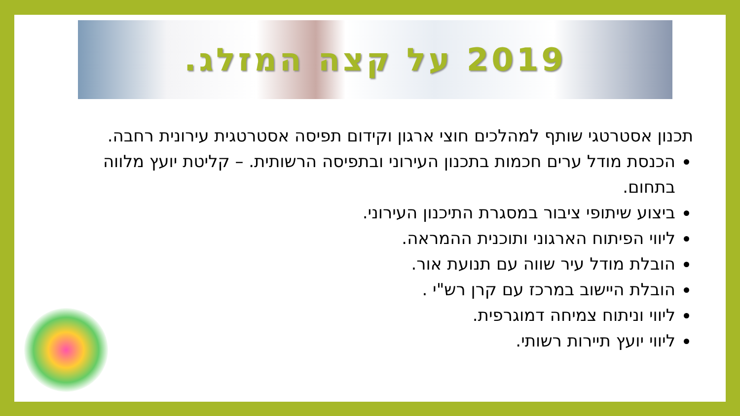2019 על קצה המזלג.
תכנון אסטרטגי שותף למהלכים חוצי ארגון וקידום תפיסה אסטרטגית עירונית רחבה.
הכנסת מודל ערים חכמות בתכנון העירוני ובתפיסה הרשותית. – קליטת יועץ מלווה בתחום.
ביצוע שיתופי ציבור במסגרת התיכנון העירוני.
ליווי הפיתוח הארגוני ותוכנית ההמראה.
הובלת מודל עיר שווה עם תנועת אור.
הובלת היישוב במרכז עם קרן רש"י .
ליווי וניתוח צמיחה דמוגרפית.
ליווי יועץ תיירות רשותי.